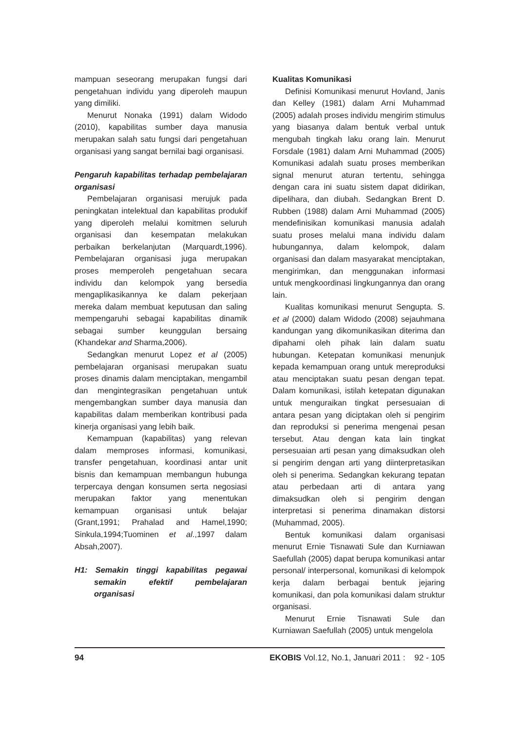mampuan seseorang merupakan fungsi dari pengetahuan individu yang diperoleh maupun yang dimiliki.
Menurut Nonaka (1991) dalam Widodo (2010), kapabilitas sumber daya manusia merupakan salah satu fungsi dari pengetahuan organisasi yang sangat bernilai bagi organisasi.
Pengaruh kapabilitas terhadap pembelajaran organisasi
Pembelajaran organisasi merujuk pada peningkatan intelektual dan kapabilitas produkif yang diperoleh melalui komitmen seluruh organisasi dan kesempatan melakukan perbaikan berkelanjutan (Marquardt,1996). Pembelajaran organisasi juga merupakan proses memperoleh pengetahuan secara individu dan kelompok yang bersedia mengaplikasikannya ke dalam pekerjaan mereka dalam membuat keputusan dan saling mempengaruhi sebagai kapabilitas dinamik sebagai sumber keunggulan bersaing (Khandekar and Sharma,2006).
Sedangkan menurut Lopez et al (2005) pembelajaran organisasi merupakan suatu proses dinamis dalam menciptakan, mengambil dan mengintegrasikan pengetahuan untuk mengembangkan sumber daya manusia dan kapabilitas dalam memberikan kontribusi pada kinerja organisasi yang lebih baik.
Kemampuan (kapabilitas) yang relevan dalam memproses informasi, komunikasi, transfer pengetahuan, koordinasi antar unit bisnis dan kemampuan membangun hubunga terpercaya dengan konsumen serta negosiasi merupakan faktor yang menentukan kemampuan organisasi untuk belajar (Grant,1991; Prahalad and Hamel,1990; Sinkula,1994;Tuominen et al.,1997 dalam Absah,2007).
H1: Semakin tinggi kapabilitas pegawai semakin efektif pembelajaran organisasi
Kualitas Komunikasi
Definisi Komunikasi menurut Hovland, Janis dan Kelley (1981) dalam Arni Muhammad (2005) adalah proses individu mengirim stimulus yang biasanya dalam bentuk verbal untuk mengubah tingkah laku orang lain. Menurut Forsdale (1981) dalam Arni Muhammad (2005) Komunikasi adalah suatu proses memberikan signal menurut aturan tertentu, sehingga dengan cara ini suatu sistem dapat didirikan, dipelihara, dan diubah. Sedangkan Brent D. Rubben (1988) dalam Arni Muhammad (2005) mendefinisikan komunikasi manusia adalah suatu proses melalui mana individu dalam hubungannya, dalam kelompok, dalam organisasi dan dalam masyarakat menciptakan, mengirimkan, dan menggunakan informasi untuk mengkoordinasi lingkungannya dan orang lain.
Kualitas komunikasi menurut Sengupta. S. et al (2000) dalam Widodo (2008) sejauhmana kandungan yang dikomunikasikan diterima dan dipahami oleh pihak lain dalam suatu hubungan. Ketepatan komunikasi menunjuk kepada kemampuan orang untuk mereproduksi atau menciptakan suatu pesan dengan tepat. Dalam komunikasi, istilah ketepatan digunakan untuk menguraikan tingkat persesuaian di antara pesan yang diciptakan oleh si pengirim dan reproduksi si penerima mengenai pesan tersebut. Atau dengan kata lain tingkat persesuaian arti pesan yang dimaksudkan oleh si pengirim dengan arti yang diinterpretasikan oleh si penerima. Sedangkan kekurang tepatan atau perbedaan arti di antara yang dimaksudkan oleh si pengirim dengan interpretasi si penerima dinamakan distorsi (Muhammad, 2005).
Bentuk komunikasi dalam organisasi menurut Ernie Tisnawati Sule dan Kurniawan Saefullah (2005) dapat berupa komunikasi antar personal/ interpersonal, komunikasi di kelompok kerja dalam berbagai bentuk jejaring komunikasi, dan pola komunikasi dalam struktur organisasi.
Menurut Ernie Tisnawati Sule dan Kurniawan Saefullah (2005) untuk mengelola
94 EKOBIS Vol.12, No.1, Januari 2011 : 92 - 105